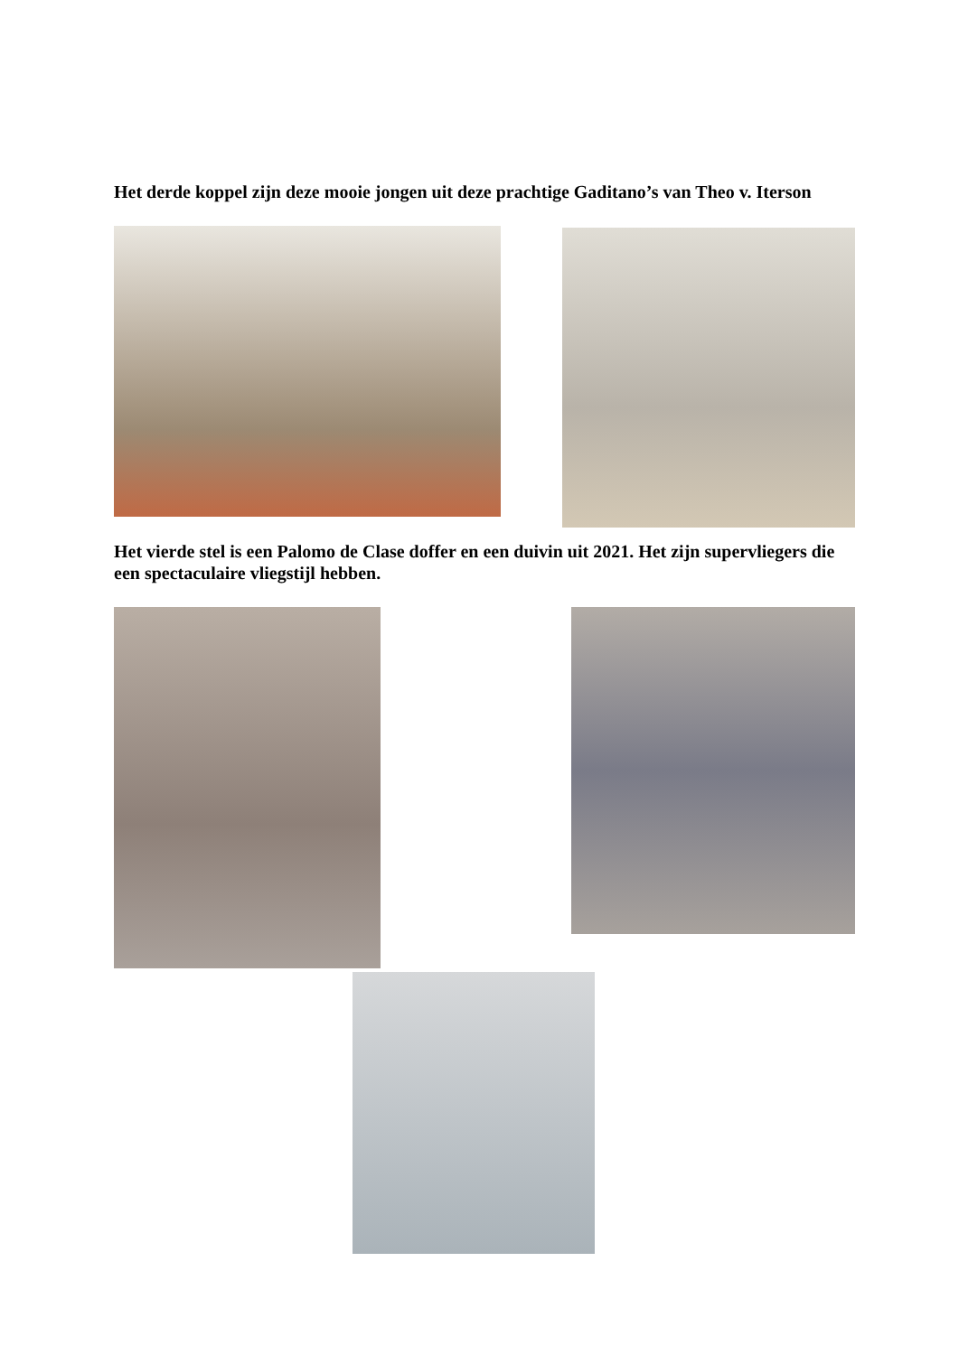Het derde koppel zijn deze mooie jongen uit deze prachtige Gaditano’s van Theo v. Iterson
Het vierde stel is een Palomo de Clase doffer en een duivin uit 2021. Het zijn supervliegers die een spectaculaire vliegstijl hebben.